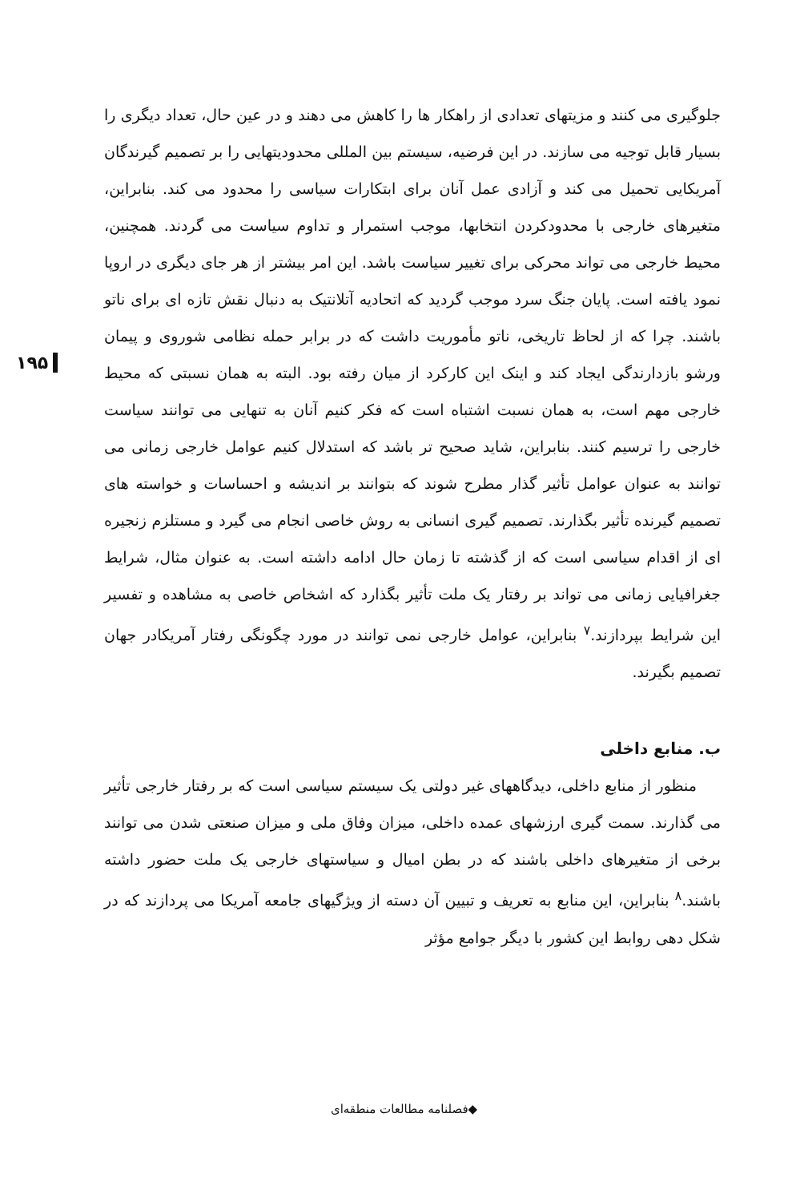۱۹۵
جلوگیری می کنند و مزیتهای تعدادی از راهکار ها را کاهش می دهند و در عین حال، تعداد دیگری را بسیار قابل توجیه می سازند. در این فرضیه، سیستم بین المللی محدودیتهایی را بر تصمیم گیرندگان آمریکایی تحمیل می کند و آزادی عمل آنان برای ابتکارات سیاسی را محدود می کند. بنابراین، متغیرهای خارجی با محدودکردن انتخابها، موجب استمرار و تداوم سیاست می گردند. همچنین، محیط خارجی می تواند محرکی برای تغییر سیاست باشد. این امر بیشتر از هر جای دیگری در اروپا نمود یافته است. پایان جنگ سرد موجب گردید که اتحادیه آتلانتیک به دنبال نقش تازه ای برای ناتو باشند. چرا که از لحاظ تاریخی، ناتو مأموریت داشت که در برابر حمله نظامی شوروی و پیمان ورشو بازدارندگی ایجاد کند و اینک این کارکرد از میان رفته بود. البته به همان نسبتی که محیط خارجی مهم است، به همان نسبت اشتباه است که فکر کنیم آنان به تنهایی می توانند سیاست خارجی را ترسیم کنند. بنابراین، شاید صحیح تر باشد که استدلال کنیم عوامل خارجی زمانی می توانند به عنوان عوامل تأثیر گذار مطرح شوند که بتوانند بر اندیشه و احساسات و خواسته های تصمیم گیرنده تأثیر بگذارند. تصمیم گیری انسانی به روش خاصی انجام می گیرد و مستلزم زنجیره ای از اقدام سیاسی است که از گذشته تا زمان حال ادامه داشته است. به عنوان مثال، شرایط جغرافیایی زمانی می تواند بر رفتار یک ملت تأثیر بگذارد که اشخاص خاصی به مشاهده و تفسیر این شرایط بپردازند.<sup>۷</sup> بنابراین، عوامل خارجی نمی توانند در مورد چگونگی رفتار آمریکادر جهان تصمیم بگیرند.
ب. منابع داخلی
منظور از منابع داخلی، دیدگاههای غیر دولتی یک سیستم سیاسی است که بر رفتار خارجی تأثیر می گذارند. سمت گیری ارزشهای عمده داخلی، میزان وفاق ملی و میزان صنعتی شدن می توانند برخی از متغیرهای داخلی باشند که در بطن امیال و سیاستهای خارجی یک ملت حضور داشته باشند.<sup>۸</sup> بنابراین، این منابع به تعریف و تبیین آن دسته از ویژگیهای جامعه آمریکا می پردازند که در شکل دهی روابط این کشور با دیگر جوامع مؤثر
◆فصلنامه مطالعات منطقه‌ای